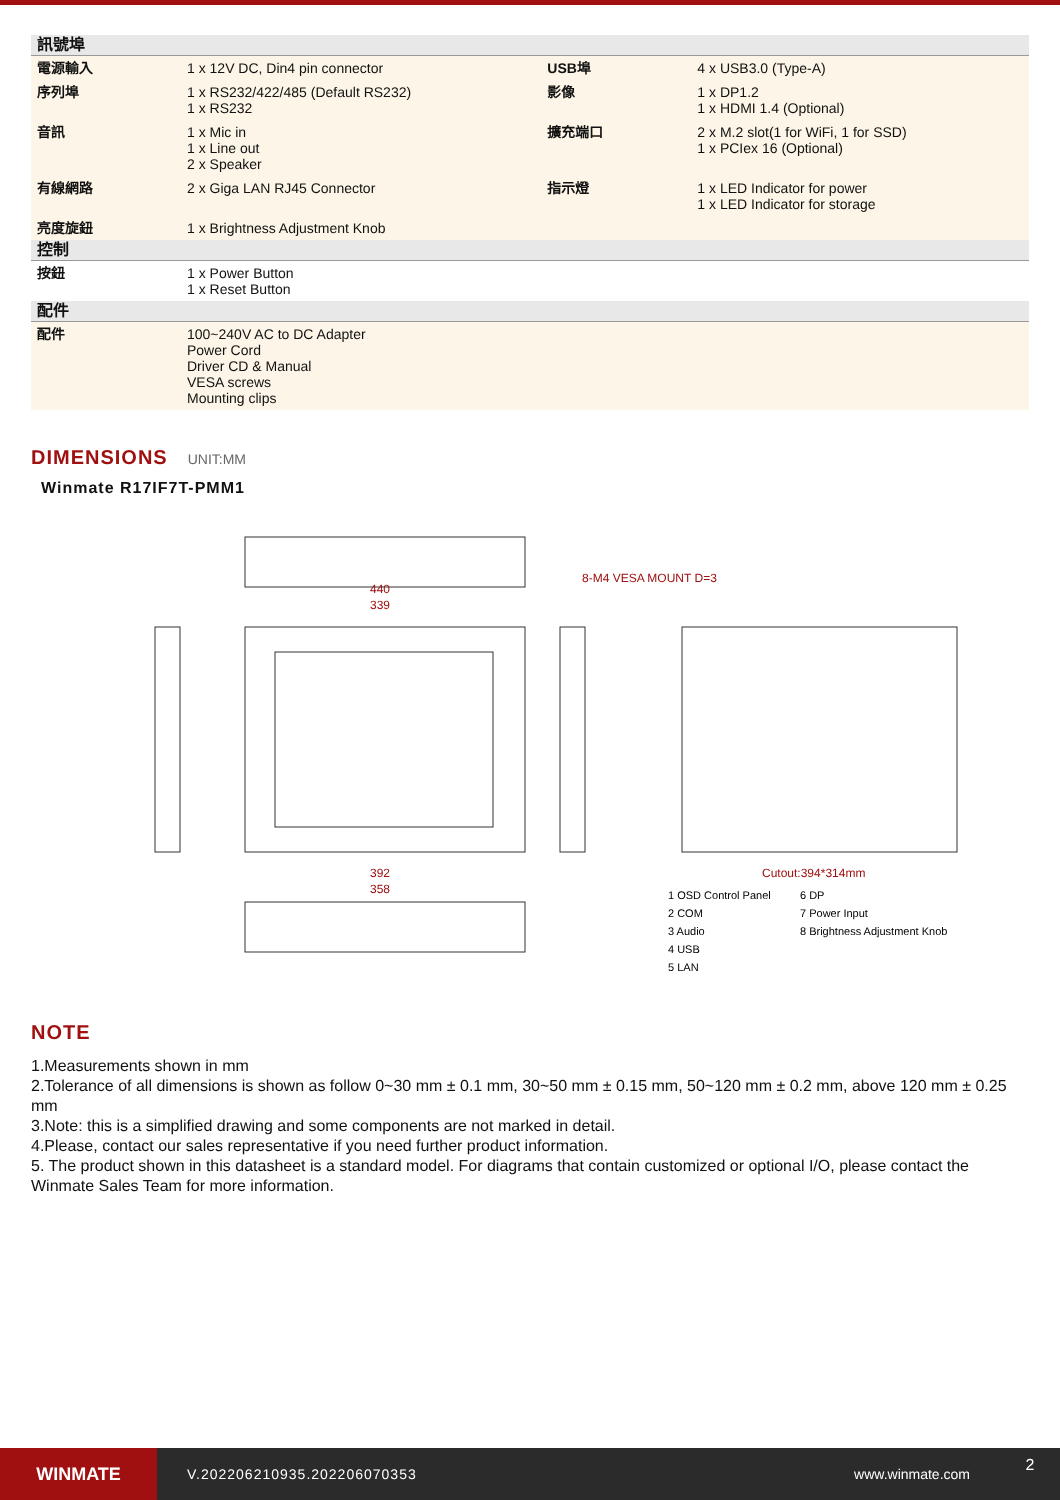| 訊號埠 | | | |
| --- | --- | --- | --- |
| 電源輸入 | 1 x 12V DC, Din4 pin connector | USB埠 | 4 x USB3.0 (Type-A) |
| 序列埠 | 1 x RS232/422/485 (Default RS232) 1 x RS232 | 影像 | 1 x DP1.2 1 x HDMI 1.4 (Optional) |
| 音訊 | 1 x Mic in 1 x Line out 2 x Speaker | 擴充端口 | 2 x M.2 slot(1 for WiFi, 1 for SSD) 1 x PCIex 16 (Optional) |
| 有線網路 | 2 x Giga LAN RJ45 Connector | 指示燈 | 1 x LED Indicator for power 1 x LED Indicator for storage |
| 亮度旋鈕 | 1 x Brightness Adjustment Knob | | |
| 控制 | | | |
| 按鈕 | 1 x Power Button 1 x Reset Button | | |
| 配件 | | | |
| 配件 | 100~240V AC to DC Adapter Power Cord Driver CD & Manual VESA screws Mounting clips | | |
DIMENSIONS UNIT:MM
Winmate R17IF7T-PMM1
440
339
392
358
8-M4 VESA MOUNT D=3
Cutout:394*314mm
1 OSD Control Panel
2 COM
3 Audio
4 USB
5 LAN
6 DP
7 Power Input
8 Brightness Adjustment Knob
NOTE
1.Measurements shown in mm
2.Tolerance of all dimensions is shown as follow 0~30 mm ± 0.1 mm, 30~50 mm ± 0.15 mm, 50~120 mm ± 0.2 mm, above 120 mm ± 0.25 mm
3.Note: this is a simplified drawing and some components are not marked in detail.
4.Please, contact our sales representative if you need further product information.
5. The product shown in this datasheet is a standard model. For diagrams that contain customized or optional I/O, please contact the Winmate Sales Team for more information.
WINMATE
V.202206210935.202206070353 www.winmate.com
2